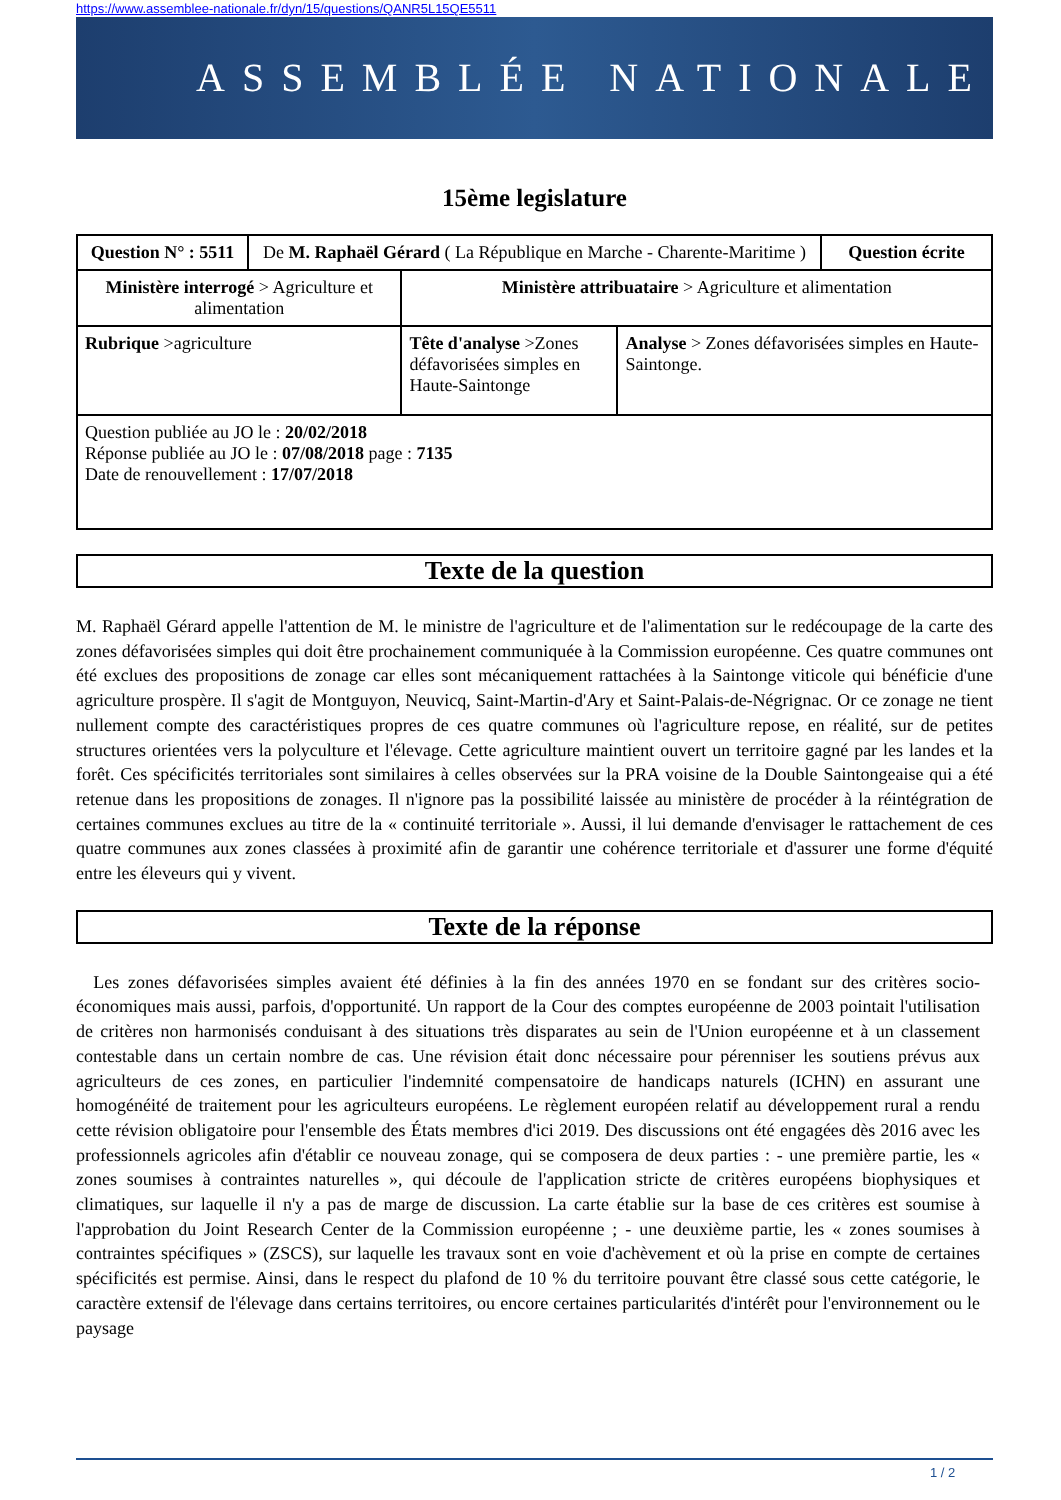https://www.assemblee-nationale.fr/dyn/15/questions/QANR5L15QE5511
ASSEMBLÉE NATIONALE
15ème legislature
| Question N° : 5511 | De M. Raphaël Gérard ( La République en Marche - Charente-Maritime ) | | | Question écrite |
| Ministère interrogé > Agriculture et alimentation | | Ministère attribuataire > Agriculture et alimentation | | |
| Rubrique >agriculture | | Tête d'analyse >Zones défavorisées simples en Haute-Saintonge | Analyse > Zones défavorisées simples en Haute-Saintonge. | |
| Question publiée au JO le : 20/02/2018 Réponse publiée au JO le : 07/08/2018 page : 7135 Date de renouvellement : 17/07/2018 | | | | |
Texte de la question
M. Raphaël Gérard appelle l'attention de M. le ministre de l'agriculture et de l'alimentation sur le redécoupage de la carte des zones défavorisées simples qui doit être prochainement communiquée à la Commission européenne. Ces quatre communes ont été exclues des propositions de zonage car elles sont mécaniquement rattachées à la Saintonge viticole qui bénéficie d'une agriculture prospère. Il s'agit de Montguyon, Neuvicq, Saint-Martin-d'Ary et Saint-Palais-de-Négrignac. Or ce zonage ne tient nullement compte des caractéristiques propres de ces quatre communes où l'agriculture repose, en réalité, sur de petites structures orientées vers la polyculture et l'élevage. Cette agriculture maintient ouvert un territoire gagné par les landes et la forêt. Ces spécificités territoriales sont similaires à celles observées sur la PRA voisine de la Double Saintongeaise qui a été retenue dans les propositions de zonages. Il n'ignore pas la possibilité laissée au ministère de procéder à la réintégration de certaines communes exclues au titre de la « continuité territoriale ». Aussi, il lui demande d'envisager le rattachement de ces quatre communes aux zones classées à proximité afin de garantir une cohérence territoriale et d'assurer une forme d'équité entre les éleveurs qui y vivent.
Texte de la réponse
Les zones défavorisées simples avaient été définies à la fin des années 1970 en se fondant sur des critères socio-économiques mais aussi, parfois, d'opportunité. Un rapport de la Cour des comptes européenne de 2003 pointait l'utilisation de critères non harmonisés conduisant à des situations très disparates au sein de l'Union européenne et à un classement contestable dans un certain nombre de cas. Une révision était donc nécessaire pour pérenniser les soutiens prévus aux agriculteurs de ces zones, en particulier l'indemnité compensatoire de handicaps naturels (ICHN) en assurant une homogénéité de traitement pour les agriculteurs européens. Le règlement européen relatif au développement rural a rendu cette révision obligatoire pour l'ensemble des États membres d'ici 2019. Des discussions ont été engagées dès 2016 avec les professionnels agricoles afin d'établir ce nouveau zonage, qui se composera de deux parties : - une première partie, les « zones soumises à contraintes naturelles », qui découle de l'application stricte de critères européens biophysiques et climatiques, sur laquelle il n'y a pas de marge de discussion. La carte établie sur la base de ces critères est soumise à l'approbation du Joint Research Center de la Commission européenne ; - une deuxième partie, les « zones soumises à contraintes spécifiques » (ZSCS), sur laquelle les travaux sont en voie d'achèvement et où la prise en compte de certaines spécificités est permise. Ainsi, dans le respect du plafond de 10 % du territoire pouvant être classé sous cette catégorie, le caractère extensif de l'élevage dans certains territoires, ou encore certaines particularités d'intérêt pour l'environnement ou le paysage
1 / 2